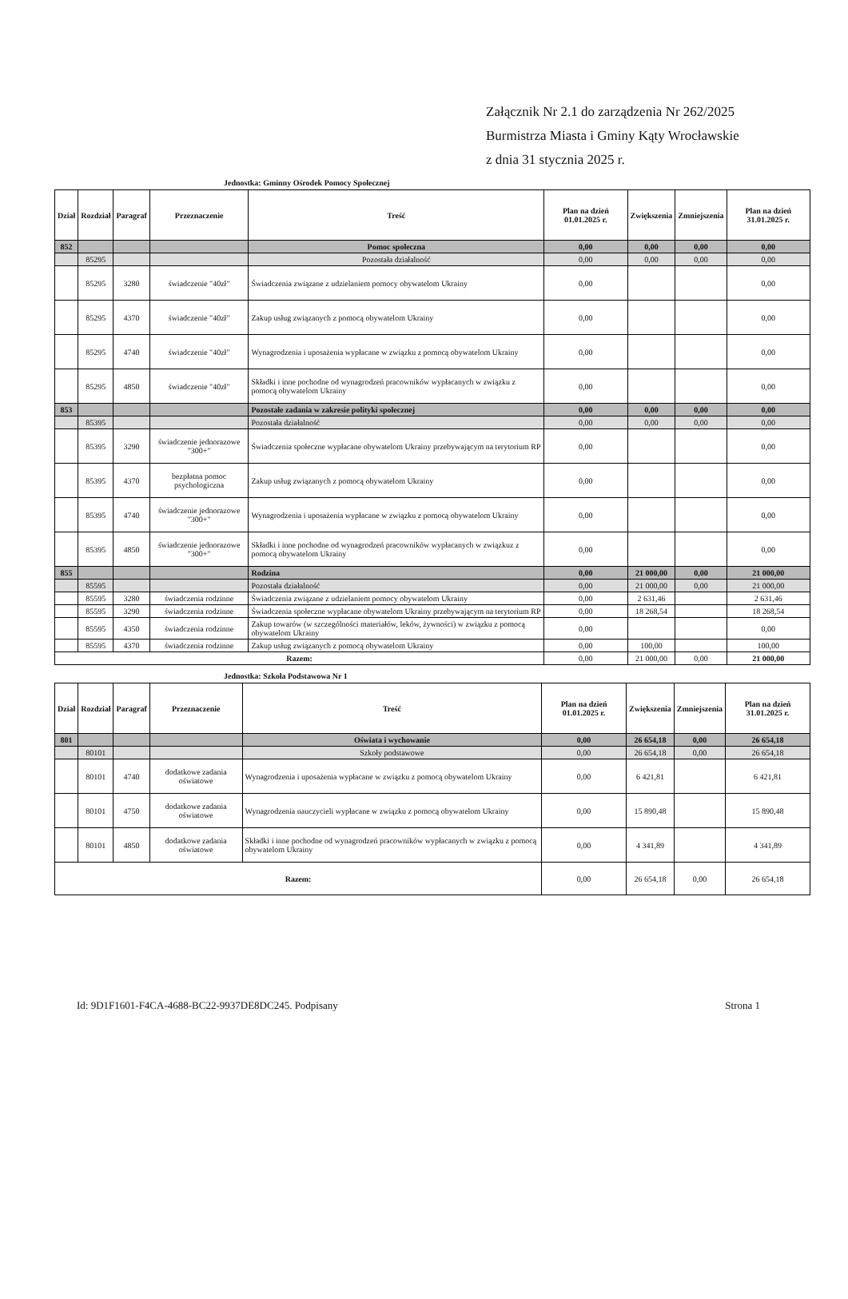Załącznik Nr 2.1 do zarządzenia Nr 262/2025
Burmistrza Miasta i Gminy Kąty Wrocławskie
z dnia 31 stycznia 2025 r.
Jednostka: Gminny Ośrodek Pomocy Społecznej
| Dział | Rozdział | Paragraf | Przeznaczenie | Treść | Plan na dzień 01.01.2025 r. | Zwiększenia | Zmniejszenia | Plan na dzień 31.01.2025 r. |
| --- | --- | --- | --- | --- | --- | --- | --- | --- |
| 852 | | | | Pomoc społeczna | 0,00 | 0,00 | 0,00 | 0,00 |
| | 85295 | | | Pozostała działalność | 0,00 | 0,00 | 0,00 | 0,00 |
| | 85295 | 3280 | świadczenie "40zł" | Świadczenia związane z udzielaniem pomocy obywatelom Ukrainy | 0,00 | | | 0,00 |
| | 85295 | 4370 | świadczenie "40zł" | Zakup usług związanych z pomocą obywatelom Ukrainy | 0,00 | | | 0,00 |
| | 85295 | 4740 | świadczenie "40zł" | Wynagrodzenia i uposażenia wypłacane w związku z pomocą obywatelom Ukrainy | 0,00 | | | 0,00 |
| | 85295 | 4850 | świadczenie "40zł" | Składki i inne pochodne od wynagrodzeń pracowników wypłacanych w związku z pomocą obywatelom Ukrainy | 0,00 | | | 0,00 |
| 853 | | | | Pozostałe zadania w zakresie polityki społecznej | 0,00 | 0,00 | 0,00 | 0,00 |
| | 85395 | | | Pozostała działalność | 0,00 | 0,00 | 0,00 | 0,00 |
| | 85395 | 3290 | świadczenie jednorazowe "300+" | Świadczenia społeczne wypłacane obywatelom Ukrainy przebywającym na terytorium RP | 0,00 | | | 0,00 |
| | 85395 | 4370 | bezpłatna pomoc psychologiczna | Zakup usług związanych z pomocą obywatelom Ukrainy | 0,00 | | | 0,00 |
| | 85395 | 4740 | świadczenie jednorazowe "300+" | Wynagrodzenia i uposażenia wypłacane w związku z pomocą obywatelom Ukrainy | 0,00 | | | 0,00 |
| | 85395 | 4850 | świadczenie jednorazowe "300+" | Składki i inne pochodne od wynagrodzeń pracowników wypłacanych w związkuz z pomocą obywatelom Ukrainy | 0,00 | | | 0,00 |
| 855 | | | | Rodzina | 0,00 | 21 000,00 | 0,00 | 21 000,00 |
| | 85595 | | | Pozostała działalność | 0,00 | 21 000,00 | 0,00 | 21 000,00 |
| | 85595 | 3280 | świadczenia rodzinne | Świadczenia związane z udzielaniem pomocy obywatelom Ukrainy | 0,00 | 2 631,46 | | 2 631,46 |
| | 85595 | 3290 | świadczenia rodzinne | Świadczenia społeczne wypłacane obywatelom Ukrainy przebywającym na terytorium RP | 0,00 | 18 268,54 | | 18 268,54 |
| | 85595 | 4350 | świadczenia rodzinne | Zakup towarów (w szczególności materiałów, leków, żywności) w związku z pomocą obywatelom Ukrainy | 0,00 | | | 0,00 |
| | 85595 | 4370 | świadczenia rodzinne | Zakup usług związanych z pomocą obywatelom Ukrainy | 0,00 | 100,00 | | 100,00 |
| Razem: | | | | | 0,00 | 21 000,00 | 0,00 | 21 000,00 |
Jednostka: Szkoła Podstawowa Nr 1
| Dział | Rozdział | Paragraf | Przeznaczenie | Treść | Plan na dzień 01.01.2025 r. | Zwiększenia | Zmniejszenia | Plan na dzień 31.01.2025 r. |
| --- | --- | --- | --- | --- | --- | --- | --- | --- |
| 801 | | | | Oświata i wychowanie | 0,00 | 26 654,18 | 0,00 | 26 654,18 |
| | 80101 | | | Szkoły podstawowe | 0,00 | 26 654,18 | 0,00 | 26 654,18 |
| | 80101 | 4740 | dodatkowe zadania oświatowe | Wynagrodzenia i uposażenia wypłacane w związku z pomocą obywatelom Ukrainy | 0,00 | 6 421,81 | | 6 421,81 |
| | 80101 | 4750 | dodatkowe zadania oświatowe | Wynagrodzenia nauczycieli wypłacane w związku z pomocą obywatelom Ukrainy | 0,00 | 15 890,48 | | 15 890,48 |
| | 80101 | 4850 | dodatkowe zadania oświatowe | Składki i inne pochodne od wynagrodzeń pracowników wypłacanych w związku z pomocą obywatelom Ukrainy | 0,00 | 4 341,89 | | 4 341,89 |
| Razem: | | | | | 0,00 | 26 654,18 | 0,00 | 26 654,18 |
Id: 9D1F1601-F4CA-4688-BC22-9937DE8DC245. Podpisany Strona 1